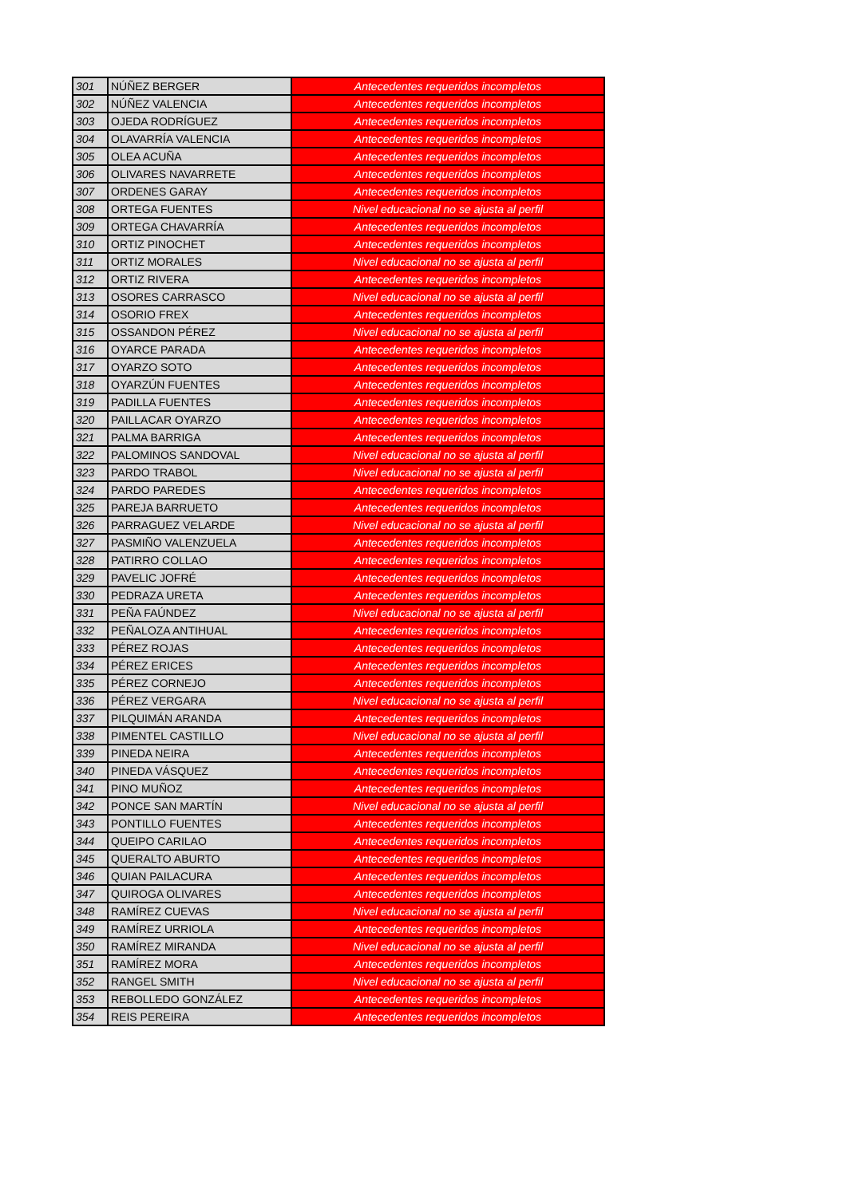| 301 | NÚÑEZ BERGER | Antecedentes requeridos incompletos |
| 302 | NÚÑEZ VALENCIA | Antecedentes requeridos incompletos |
| 303 | OJEDA RODRÍGUEZ | Antecedentes requeridos incompletos |
| 304 | OLAVARRÍA VALENCIA | Antecedentes requeridos incompletos |
| 305 | OLEA ACUÑA | Antecedentes requeridos incompletos |
| 306 | OLIVARES NAVARRETE | Antecedentes requeridos incompletos |
| 307 | ORDENES GARAY | Antecedentes requeridos incompletos |
| 308 | ORTEGA FUENTES | Nivel educacional no se ajusta al perfil |
| 309 | ORTEGA CHAVARRÍA | Antecedentes requeridos incompletos |
| 310 | ORTIZ PINOCHET | Antecedentes requeridos incompletos |
| 311 | ORTIZ MORALES | Nivel educacional no se ajusta al perfil |
| 312 | ORTIZ RIVERA | Antecedentes requeridos incompletos |
| 313 | OSORES CARRASCO | Nivel educacional no se ajusta al perfil |
| 314 | OSORIO FREX | Antecedentes requeridos incompletos |
| 315 | OSSANDON PÉREZ | Nivel educacional no se ajusta al perfil |
| 316 | OYARCE PARADA | Antecedentes requeridos incompletos |
| 317 | OYARZO SOTO | Antecedentes requeridos incompletos |
| 318 | OYARZÚN FUENTES | Antecedentes requeridos incompletos |
| 319 | PADILLA FUENTES | Antecedentes requeridos incompletos |
| 320 | PAILLACAR OYARZO | Antecedentes requeridos incompletos |
| 321 | PALMA BARRIGA | Antecedentes requeridos incompletos |
| 322 | PALOMINOS SANDOVAL | Nivel educacional no se ajusta al perfil |
| 323 | PARDO TRABOL | Nivel educacional no se ajusta al perfil |
| 324 | PARDO PAREDES | Antecedentes requeridos incompletos |
| 325 | PAREJA BARRUETO | Antecedentes requeridos incompletos |
| 326 | PARRAGUEZ VELARDE | Nivel educacional no se ajusta al perfil |
| 327 | PASMIÑO VALENZUELA | Antecedentes requeridos incompletos |
| 328 | PATIRRO COLLAO | Antecedentes requeridos incompletos |
| 329 | PAVELIC JOFRÉ | Antecedentes requeridos incompletos |
| 330 | PEDRAZA URETA | Antecedentes requeridos incompletos |
| 331 | PEÑA FAÚNDEZ | Nivel educacional no se ajusta al perfil |
| 332 | PEÑALOZA ANTIHUAL | Antecedentes requeridos incompletos |
| 333 | PÉREZ ROJAS | Antecedentes requeridos incompletos |
| 334 | PÉREZ ERICES | Antecedentes requeridos incompletos |
| 335 | PÉREZ CORNEJO | Antecedentes requeridos incompletos |
| 336 | PÉREZ VERGARA | Nivel educacional no se ajusta al perfil |
| 337 | PILQUIMÁN ARANDA | Antecedentes requeridos incompletos |
| 338 | PIMENTEL CASTILLO | Nivel educacional no se ajusta al perfil |
| 339 | PINEDA NEIRA | Antecedentes requeridos incompletos |
| 340 | PINEDA VÁSQUEZ | Antecedentes requeridos incompletos |
| 341 | PINO MUÑOZ | Antecedentes requeridos incompletos |
| 342 | PONCE SAN MARTÍN | Nivel educacional no se ajusta al perfil |
| 343 | PONTILLO FUENTES | Antecedentes requeridos incompletos |
| 344 | QUEIPO CARILAO | Antecedentes requeridos incompletos |
| 345 | QUERALTO ABURTO | Antecedentes requeridos incompletos |
| 346 | QUIAN PAILACURA | Antecedentes requeridos incompletos |
| 347 | QUIROGA OLIVARES | Antecedentes requeridos incompletos |
| 348 | RAMÍREZ CUEVAS | Nivel educacional no se ajusta al perfil |
| 349 | RAMÍREZ URRIOLA | Antecedentes requeridos incompletos |
| 350 | RAMÍREZ MIRANDA | Nivel educacional no se ajusta al perfil |
| 351 | RAMÍREZ MORA | Antecedentes requeridos incompletos |
| 352 | RANGEL SMITH | Nivel educacional no se ajusta al perfil |
| 353 | REBOLLEDO GONZÁLEZ | Antecedentes requeridos incompletos |
| 354 | REIS PEREIRA | Antecedentes requeridos incompletos |